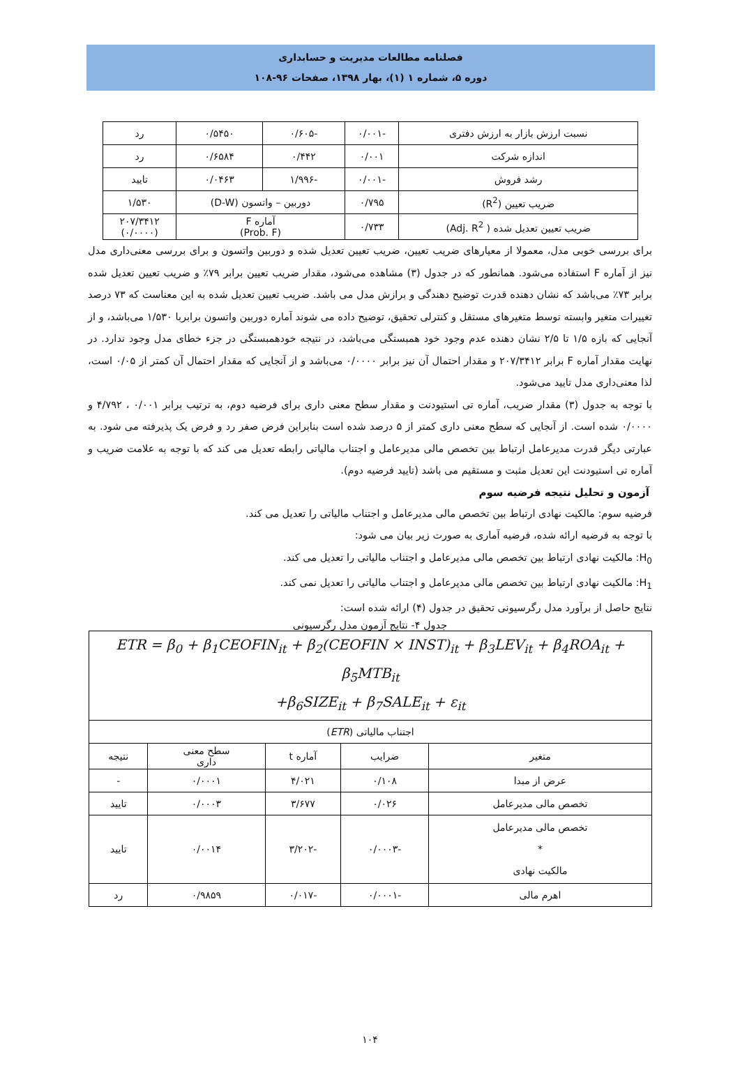فصلنامه مطالعات مدیریت و حسابداری
دوره ۵، شماره ۱ (۱)، بهار ۱۳۹۸، صفحات ۹۶-۱۰۸
| نسبت ارزش بازار به ارزش دفتری | -۰/۰۰۱ | -۰/۶۰۵ | ۰/۵۴۵۰ | رد |
| اندازه شرکت | ۰/۰۰۱ | ۰/۴۴۲ | ۰/۶۵۸۴ | رد |
| رشد فروش | -۰/۰۰۱ | -۱/۹۹۶ | ۰/۰۴۶۳ | تایید |
| ضریب تعیین (R<sup>2</sup>) | ۰/۷۹۵ | دوربین – واتسون (D-W) | | ۱/۵۳۰ |
| ضریب تعیین تعدیل شده ( Adj. R<sup>2</sup>) | ۰/۷۳۳ | آماره F (Prob. F) | | ۲۰۷/۳۴۱۲ (۰/۰۰۰۰) |
برای بررسی خوبی مدل، معمولا از معیارهای ضریب تعیین، ضریب تعیین تعدیل شده و دوربین واتسون و برای بررسی معنی‌داری مدل نیز از آماره F استفاده می‌شود. همانطور که در جدول (۳) مشاهده می‌شود، مقدار ضریب تعیین برابر ۷۹٪ و ضریب تعیین تعدیل شده برابر ۷۳٪ می‌باشد که نشان دهنده قدرت توضیح دهندگی و برازش مدل می باشد. ضریب تعیین تعدیل شده به این معناست که ۷۳ درصد تغییرات متغیر وابسته توسط متغیرهای مستقل و کنترلی تحقیق، توضیح داده می شوند آماره دوربین واتسون برابربا ۱/۵۳۰ می‌باشد، و از آنجایی که بازه ۱/۵ تا ۲/۵ نشان دهنده عدم وجود خود همبستگی می‌باشد، در نتیجه خودهمبستگی در جزء خطای مدل وجود ندارد. در نهایت مقدار آماره F برابر ۲۰۷/۳۴۱۲ و مقدار احتمال آن نیز برابر ۰/۰۰۰۰ می‌باشد و از آنجایی که مقدار احتمال آن کمتر از ۰/۰۵ است، لذا معنی‌داری مدل تایید می‌شود.
با توجه به جدول (۳) مقدار ضریب، آماره تی استیودنت و مقدار سطح معنی داری برای فرضیه دوم، به ترتیب برابر ۰/۰۰۱ ، ۴/۷۹۲ و ۰/۰۰۰۰ شده است. از آنجایی که سطح معنی داری کمتر از ۵ درصد شده است بنابراین فرض صفر رد و فرض یک پذیرفته می شود. به عبارتی دیگر قدرت مدیرعامل ارتباط بین تخصص مالی مدیرعامل و اجتناب مالیاتی رابطه تعدیل می کند که با توجه به علامت ضریب و آماره تی استیودنت این تعدیل مثبت و مستقیم می باشد (تایید فرضیه دوم).
آزمون و تحلیل نتیجه فرضیه سوم
فرضیه سوم: مالکیت نهادی ارتباط بین تخصص مالی مدیرعامل و اجتناب مالیاتی را تعدیل می کند.
با توجه به فرضیه ارائه شده، فرضیه آماری به صورت زیر بیان می شود:
H<sub>0</sub>: مالکیت نهادی ارتباط بین تخصص مالی مدیرعامل و اجتناب مالیاتی را تعدیل می کند.
H<sub>1</sub>: مالکیت نهادی ارتباط بین تخصص مالی مدیرعامل و اجتناب مالیاتی را تعدیل نمی کند.
نتایج حاصل از برآورد مدل رگرسیونی تحقیق در جدول (۴) ارائه شده است:
جدول ۴- نتایج آزمون مدل رگرسیونی
| ETR = β<sub>0</sub> + β<sub>1</sub>CEOFIN<sub>it</sub> + β<sub>2</sub>(CEOFIN × INST)<sub>it</sub> + β<sub>3</sub>LEV<sub>it</sub> + β<sub>4</sub>ROA<sub>it</sub> + β<sub>5</sub>MTB<sub>it</sub> +β<sub>6</sub>SIZE<sub>it</sub> + β<sub>7</sub>SALE<sub>it</sub> + ε<sub>it</sub> | | | | |
| اجتناب مالیاتی ( ETR ) | | | | |
| متغیر | ضرایب | آماره t | سطح معنی داری | نتیجه |
| عرض از مبدا | ۰/۱۰۸ | ۴/۰۲۱ | ۰/۰۰۰۱ | - |
| تخصص مالی مدیرعامل | ۰/۰۲۶ | ۳/۶۷۷ | ۰/۰۰۰۳ | تایید |
| تخصص مالی مدیرعامل * مالکیت نهادی | -۰/۰۰۰۳ | -۳/۲۰۲ | ۰/۰۰۱۴ | تایید |
| اهرم مالی | -۰/۰۰۰۱ | -۰/۰۱۷ | ۰/۹۸۵۹ | رد |
۱۰۴